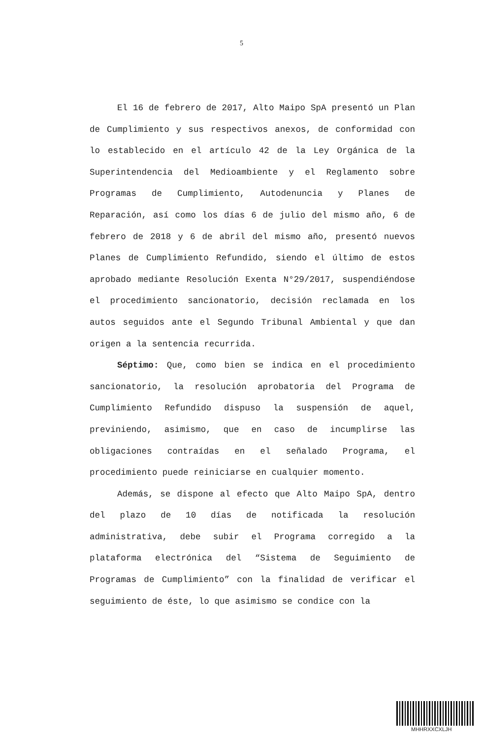5
El 16 de febrero de 2017, Alto Maipo SpA presentó un Plan de Cumplimiento y sus respectivos anexos, de conformidad con lo establecido en el artículo 42 de la Ley Orgánica de la Superintendencia del Medioambiente y el Reglamento sobre Programas de Cumplimiento, Autodenuncia y Planes de Reparación, así como los días 6 de julio del mismo año, 6 de febrero de 2018 y 6 de abril del mismo año, presentó nuevos Planes de Cumplimiento Refundido, siendo el último de estos aprobado mediante Resolución Exenta N°29/2017, suspendiéndose el procedimiento sancionatorio, decisión reclamada en los autos seguidos ante el Segundo Tribunal Ambiental y que dan origen a la sentencia recurrida.
Séptimo: Que, como bien se indica en el procedimiento sancionatorio, la resolución aprobatoria del Programa de Cumplimiento Refundido dispuso la suspensión de aquel, previniendo, asimismo, que en caso de incumplirse las obligaciones contraídas en el señalado Programa, el procedimiento puede reiniciarse en cualquier momento.
Además, se dispone al efecto que Alto Maipo SpA, dentro del plazo de 10 días de notificada la resolución administrativa, debe subir el Programa corregido a la plataforma electrónica del “Sistema de Seguimiento de Programas de Cumplimiento” con la finalidad de verificar el seguimiento de éste, lo que asimismo se condice con la
MHHRXXCXLJH